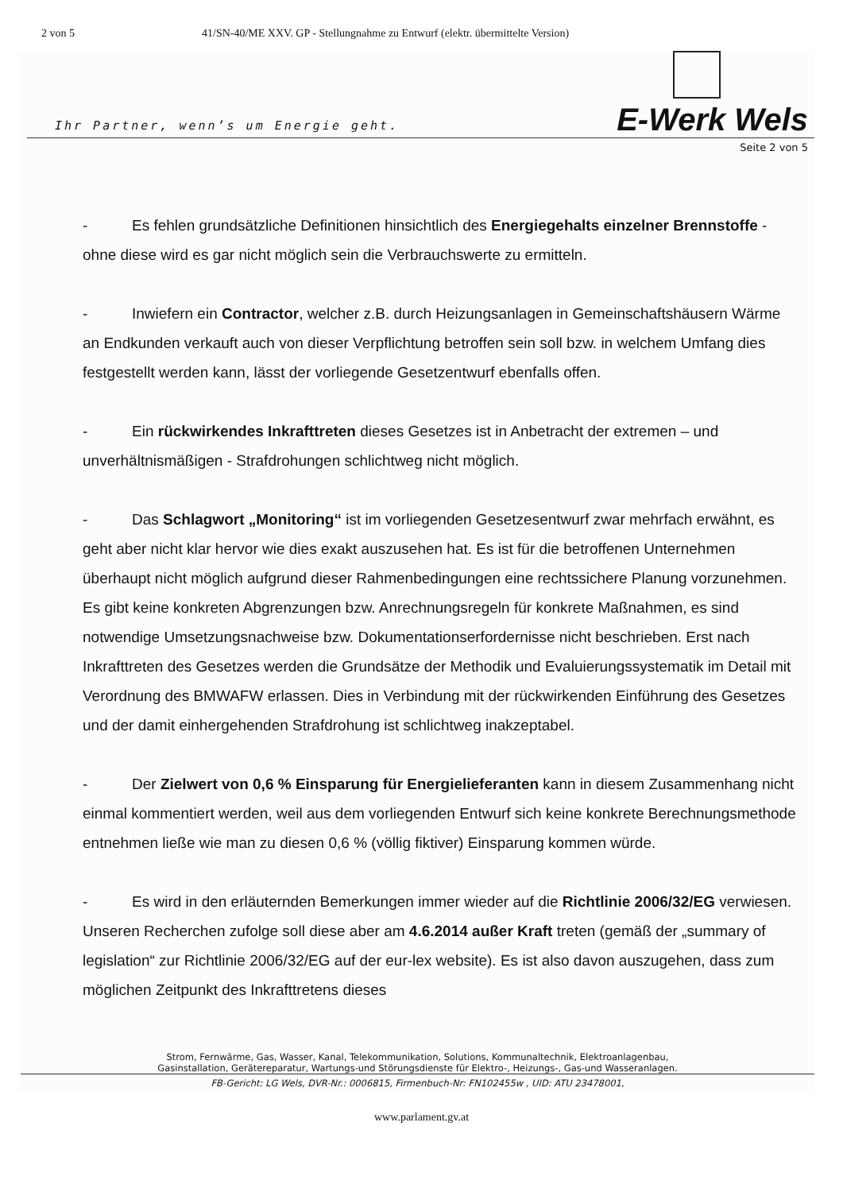2 von 5 41/SN-40/ME XXV. GP - Stellungnahme zu Entwurf (elektr. übermittelte Version)
Ihr Partner, wenn’s um Energie geht.
E-Werk Wels
Seite 2 von 5
- Es fehlen grundsätzliche Definitionen hinsichtlich des Energiegehalts einzelner Brennstoffe - ohne diese wird es gar nicht möglich sein die Verbrauchswerte zu ermitteln.
- Inwiefern ein Contractor, welcher z.B. durch Heizungsanlagen in Gemeinschaftshäusern Wärme an Endkunden verkauft auch von dieser Verpflichtung betroffen sein soll bzw. in welchem Umfang dies festgestellt werden kann, lässt der vorliegende Gesetzentwurf ebenfalls offen.
- Ein rückwirkendes Inkrafttreten dieses Gesetzes ist in Anbetracht der extremen – und unverhältnismäßigen - Strafdrohungen schlichtweg nicht möglich.
- Das Schlagwort „Monitoring“ ist im vorliegenden Gesetzesentwurf zwar mehrfach erwähnt, es geht aber nicht klar hervor wie dies exakt auszusehen hat. Es ist für die betroffenen Unternehmen überhaupt nicht möglich aufgrund dieser Rahmenbedingungen eine rechtssichere Planung vorzunehmen. Es gibt keine konkreten Abgrenzungen bzw. Anrechnungsregeln für konkrete Maßnahmen, es sind notwendige Umsetzungsnachweise bzw. Dokumentationserfordernisse nicht beschrieben. Erst nach Inkrafttreten des Gesetzes werden die Grundsätze der Methodik und Evaluierungssystematik im Detail mit Verordnung des BMWAFW erlassen. Dies in Verbindung mit der rückwirkenden Einführung des Gesetzes und der damit einhergehenden Strafdrohung ist schlichtweg inakzeptabel.
- Der Zielwert von 0,6 % Einsparung für Energielieferanten kann in diesem Zusammenhang nicht einmal kommentiert werden, weil aus dem vorliegenden Entwurf sich keine konkrete Berechnungsmethode entnehmen ließe wie man zu diesen 0,6 % (völlig fiktiver) Einsparung kommen würde.
- Es wird in den erläuternden Bemerkungen immer wieder auf die Richtlinie 2006/32/EG verwiesen. Unseren Recherchen zufolge soll diese aber am 4.6.2014 außer Kraft treten (gemäß der „summary of legislation“ zur Richtlinie 2006/32/EG auf der eur-lex website). Es ist also davon auszugehen, dass zum möglichen Zeitpunkt des Inkrafttretens dieses
Strom, Fernwärme, Gas, Wasser, Kanal, Telekommunikation, Solutions, Kommunaltechnik, Elektroanlagenbau,
Gasinstallation, Gerätereparatur, Wartungs-und Störungsdienste für Elektro-, Heizungs-, Gas-und Wasseranlagen.
FB-Gericht: LG Wels, DVR-Nr.: 0006815, Firmenbuch-Nr: FN102455w , UID: ATU 23478001,
www.parlament.gv.at